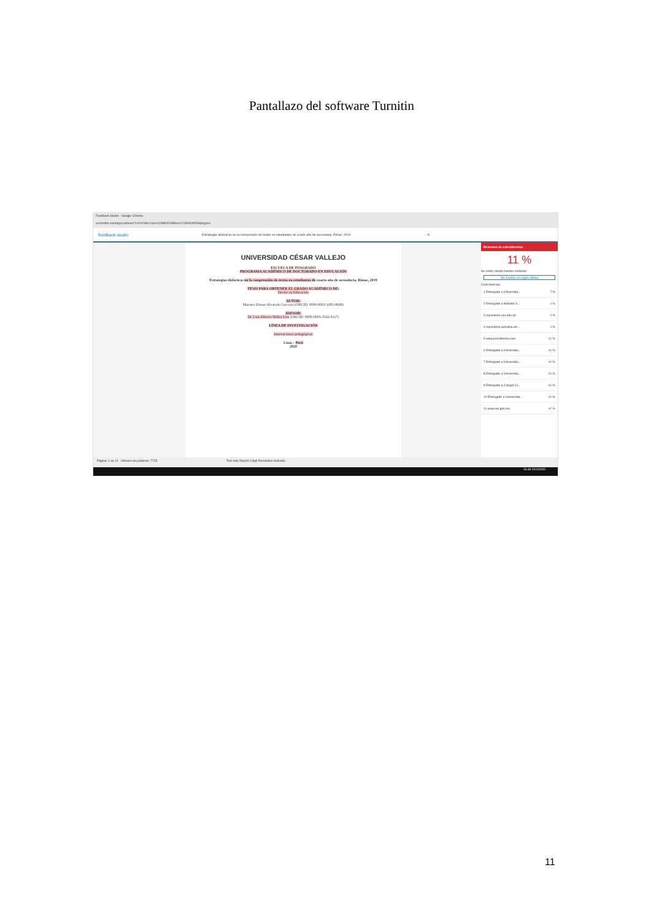Pantallazo del software Turnitin
Feedback Studio - Google Chrome
ev.turnitin.com/app/carta/es/?ro=103&s=1&u=1088032488&o=1239062805&lang=es
feedback studio Estrategias didácticas en la comprensión de textos en estudiantes de cuarto año de secundaria, Rímac, 2019 -- /0
UNIVERSIDAD CÉSAR VALLEJO
ESCUELA DE POSGRADO
PROGRAMA ACADÉMICO DE DOCTORADO EN EDUCACIÓN
Estrategias didácticas en la comprensión de textos en estudiantes de cuarto año de secundaria, Rímac, 2019
TESIS PARA OBTENER EL GRADO ACADÉMICO DE:
Doctor en Educación
AUTOR:
Maestro Erman Alvarado Guevara (ORCID: 0000-0002-1085-8698)
ASESOR:
Dr. Luis Alberto Núñez Lira (ORCID: 0000-0003-3542-9117)
LÍNEA DE INVESTIGACIÓN
Innovaciones pedagógicas
Lima – Perú
2020
Resumen de coincidencias
11 %
Se están viendo fuentes estándar
Ver fuentes en inglés (Beta)
Coincidencias
1 Entregado a Universida... 7 %
2 Entregado a Mahidol U... 1 %
3 repositorio.ucv.edu.pe 1 %
4 repositorio.lamolina.ed... 1 %
5 www.psicothema.com <1 %
6 Entregado a Universida... <1 %
7 Entregado a Universida... <1 %
8 Entregado a Universida... <1 %
9 Entregado a Colegio Cr... <1 %
10 Entregado a Universida... <1 %
11 www.ine.gob.mx <1 %
Página: 1 de 21 Número de palabras: 7725 Text-only Report | High Resolution Activado
16:49 2/01/2020
11